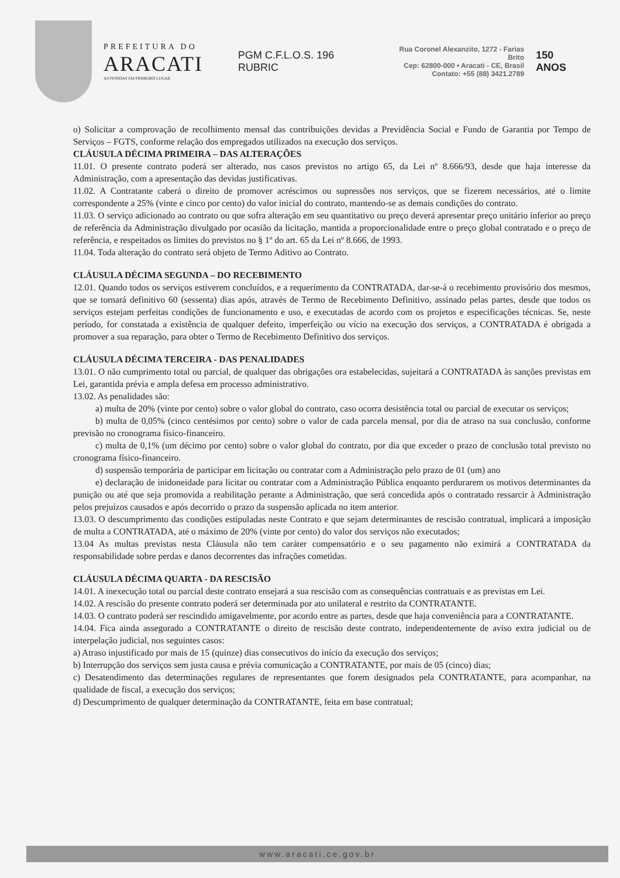PREFEITURA DO
ARACATI
AS PESSOAS EM PRIMEIRO LUGAR
PGM C.F.L.O.S. 196 RUBRIC
Rua Coronel Alexanzito, 1272 - Farias Brito
Cep: 62800-000 • Aracati - CE, Brasil
Contato: +55 (88) 3421.2789
150 ANOS
o) Solicitar a comprovação de recolhimento mensal das contribuições devidas a Previdência Social e Fundo de Garantia por Tempo de Serviços – FGTS, conforme relação dos empregados utilizados na execução dos serviços.
CLÁUSULA DÉCIMA PRIMEIRA – DAS ALTERAÇÕES
11.01. O presente contrato poderá ser alterado, nos casos previstos no artigo 65, da Lei nº 8.666/93, desde que haja interesse da Administração, com a apresentação das devidas justificativas.
11.02. A Contratante caberá o direito de promover acréscimos ou supressões nos serviços, que se fizerem necessários, até o limite correspondente a 25% (vinte e cinco por cento) do valor inicial do contrato, mantendo-se as demais condições do contrato.
11.03. O serviço adicionado ao contrato ou que sofra alteração em seu quantitativo ou preço deverá apresentar preço unitário inferior ao preço de referência da Administração divulgado por ocasião da licitação, mantida a proporcionalidade entre o preço global contratado e o preço de referência, e respeitados os limites do previstos no § 1º do art. 65 da Lei nº 8.666, de 1993.
11.04. Toda alteração do contrato será objeto de Termo Aditivo ao Contrato.
CLÁUSULA DÉCIMA SEGUNDA – DO RECEBIMENTO
12.01. Quando todos os serviços estiverem concluídos, e a requerimento da CONTRATADA, dar-se-á o recebimento provisório dos mesmos, que se tornará definitivo 60 (sessenta) dias após, através de Termo de Recebimento Definitivo, assinado pelas partes, desde que todos os serviços estejam perfeitas condições de funcionamento e uso, e executadas de acordo com os projetos e especificações técnicas. Se, neste período, for constatada a existência de qualquer defeito, imperfeição ou vício na execução dos serviços, a CONTRATADA é obrigada a promover a sua reparação, para obter o Termo de Recebimento Definitivo dos serviços.
CLÁUSULA DÉCIMA TERCEIRA - DAS PENALIDADES
13.01. O não cumprimento total ou parcial, de qualquer das obrigações ora estabelecidas, sujeitará a CONTRATADA às sanções previstas em Lei, garantida prévia e ampla defesa em processo administrativo.
13.02. As penalidades são:
a) multa de 20% (vinte por cento) sobre o valor global do contrato, caso ocorra desistência total ou parcial de executar os serviços;
b) multa de 0,05% (cinco centésimos por cento) sobre o valor de cada parcela mensal, por dia de atraso na sua conclusão, conforme previsão no cronograma físico-financeiro.
c) multa de 0,1% (um décimo por cento) sobre o valor global do contrato, por dia que exceder o prazo de conclusão total previsto no cronograma físico-financeiro.
d) suspensão temporária de participar em licitação ou contratar com a Administração pelo prazo de 01 (um) ano
e) declaração de inidoneidade para licitar ou contratar com a Administração Pública enquanto perdurarem os motivos determinantes da punição ou até que seja promovida a reabilitação perante a Administração, que será concedida após o contratado ressarcir à Administração pelos prejuízos causados e após decorrido o prazo da suspensão aplicada no item anterior.
13.03. O descumprimento das condições estipuladas neste Contrato e que sejam determinantes de rescisão contratual, implicará a imposição de multa a CONTRATADA, até o máximo de 20% (vinte por cento) do valor dos serviços não executados;
13.04 As multas previstas nesta Cláusula não tem caráter compensatório e o seu pagamento não eximirá a CONTRATADA da responsabilidade sobre perdas e danos decorrentes das infrações cometidas.
CLÁUSULA DÉCIMA QUARTA - DA RESCISÃO
14.01. A inexecução total ou parcial deste contrato ensejará a sua rescisão com as consequências contratuais e as previstas em Lei.
14.02. A rescisão do presente contrato poderá ser determinada por ato unilateral e restrito da CONTRATANTE.
14.03. O contrato poderá ser rescindido amigavelmente, por acordo entre as partes, desde que haja conveniência para a CONTRATANTE.
14.04. Fica ainda assegurado a CONTRATANTE o direito de rescisão deste contrato, independentemente de aviso extra judicial ou de interpelação judicial, nos seguintes casos:
a) Atraso injustificado por mais de 15 (quinze) dias consecutivos do início da execução dos serviços;
b) Interrupção dos serviços sem justa causa e prévia comunicação a CONTRATANTE, por mais de 05 (cinco) dias;
c) Desatendimento das determinações regulares de representantes que forem designados pela CONTRATANTE, para acompanhar, na qualidade de fiscal, a execução dos serviços;
d) Descumprimento de qualquer determinação da CONTRATANTE, feita em base contratual;
www.aracati.ce.gov.br